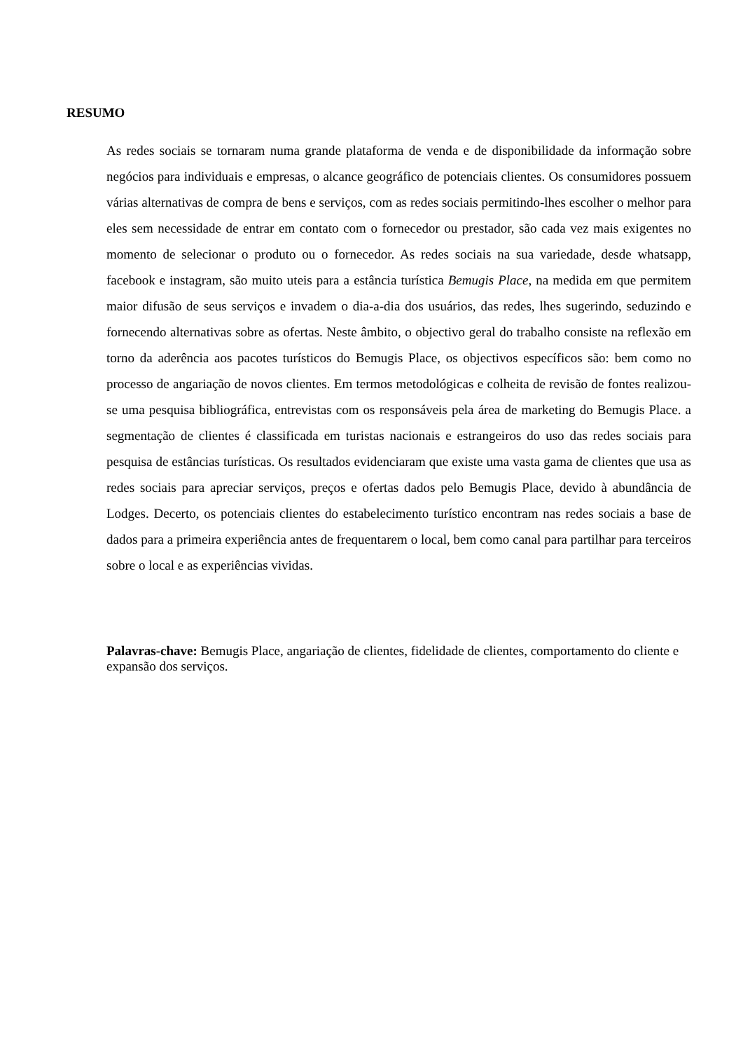RESUMO
As redes sociais se tornaram numa grande plataforma de venda e de disponibilidade da informação sobre negócios para individuais e empresas, o alcance geográfico de potenciais clientes. Os consumidores possuem várias alternativas de compra de bens e serviços, com as redes sociais permitindo-lhes escolher o melhor para eles sem necessidade de entrar em contato com o fornecedor ou prestador, são cada vez mais exigentes no momento de selecionar o produto ou o fornecedor. As redes sociais na sua variedade, desde whatsapp, facebook e instagram, são muito uteis para a estância turística Bemugis Place, na medida em que permitem maior difusão de seus serviços e invadem o dia-a-dia dos usuários, das redes, lhes sugerindo, seduzindo e fornecendo alternativas sobre as ofertas. Neste âmbito, o objectivo geral do trabalho consiste na reflexão em torno da aderência aos pacotes turísticos do Bemugis Place, os objectivos específicos são: bem como no processo de angariação de novos clientes. Em termos metodológicas e colheita de revisão de fontes realizou-se uma pesquisa bibliográfica, entrevistas com os responsáveis pela área de marketing do Bemugis Place. a segmentação de clientes é classificada em turistas nacionais e estrangeiros do uso das redes sociais para pesquisa de estâncias turísticas. Os resultados evidenciaram que existe uma vasta gama de clientes que usa as redes sociais para apreciar serviços, preços e ofertas dados pelo Bemugis Place, devido à abundância de Lodges. Decerto, os potenciais clientes do estabelecimento turístico encontram nas redes sociais a base de dados para a primeira experiência antes de frequentarem o local, bem como canal para partilhar para terceiros sobre o local e as experiências vividas.
Palavras-chave: Bemugis Place, angariação de clientes, fidelidade de clientes, comportamento do cliente e expansão dos serviços.